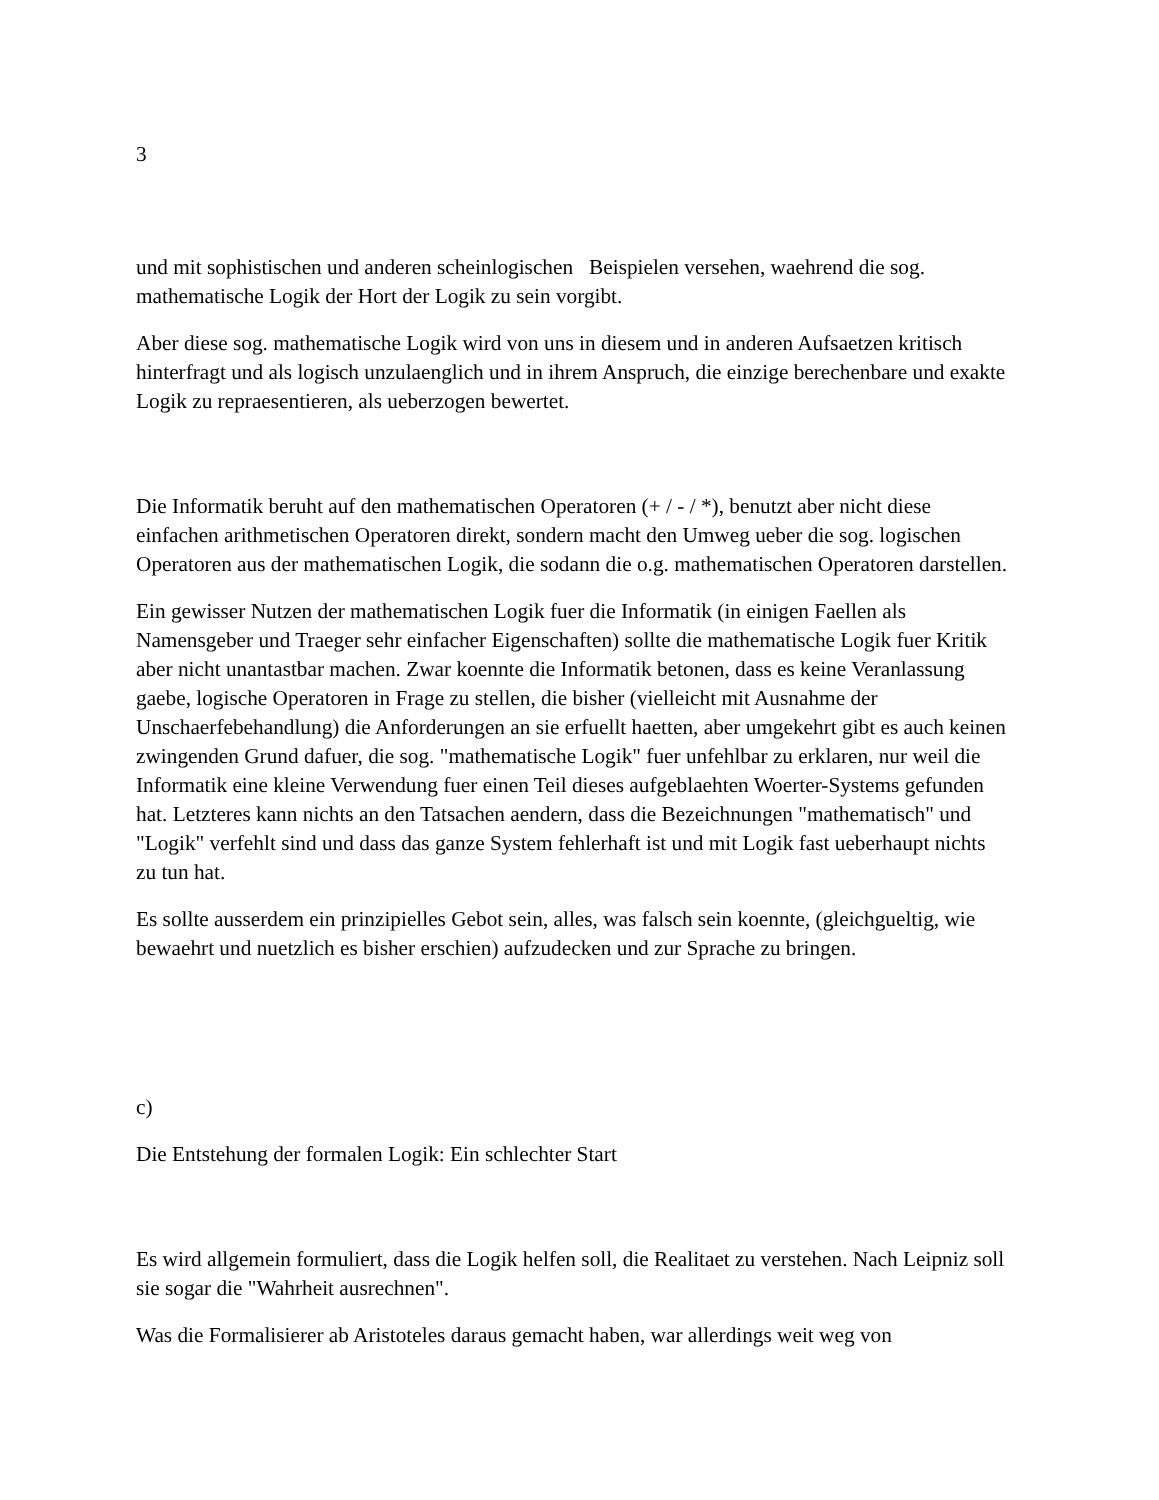3
und mit sophistischen und anderen scheinlogischen Beispielen versehen, waehrend die sog. mathematische Logik der Hort der Logik zu sein vorgibt.
Aber diese sog. mathematische Logik wird von uns in diesem und in anderen Aufsaetzen kritisch hinterfragt und als logisch unzulaenglich und in ihrem Anspruch, die einzige berechenbare und exakte Logik zu repraesentieren, als ueberzogen bewertet.
Die Informatik beruht auf den mathematischen Operatoren (+ / - / *), benutzt aber nicht diese einfachen arithmetischen Operatoren direkt, sondern macht den Umweg ueber die sog. logischen Operatoren aus der mathematischen Logik, die sodann die o.g. mathematischen Operatoren darstellen.
Ein gewisser Nutzen der mathematischen Logik fuer die Informatik (in einigen Faellen als Namensgeber und Traeger sehr einfacher Eigenschaften) sollte die mathematische Logik fuer Kritik aber nicht unantastbar machen. Zwar koennte die Informatik betonen, dass es keine Veranlassung gaebe, logische Operatoren in Frage zu stellen, die bisher (vielleicht mit Ausnahme der Unschaerfebehandlung) die Anforderungen an sie erfuellt haetten, aber umgekehrt gibt es auch keinen zwingenden Grund dafuer, die sog. "mathematische Logik" fuer unfehlbar zu erklaren, nur weil die Informatik eine kleine Verwendung fuer einen Teil dieses aufgeblaehten Woerter-Systems gefunden hat. Letzteres kann nichts an den Tatsachen aendern, dass die Bezeichnungen "mathematisch" und "Logik" verfehlt sind und dass das ganze System fehlerhaft ist und mit Logik fast ueberhaupt nichts zu tun hat.
Es sollte ausserdem ein prinzipielles Gebot sein, alles, was falsch sein koennte, (gleichgueltig, wie bewaehrt und nuetzlich es bisher erschien) aufzudecken und zur Sprache zu bringen.
c)
Die Entstehung der formalen Logik: Ein schlechter Start
Es wird allgemein formuliert, dass die Logik helfen soll, die Realitaet zu verstehen. Nach Leipniz soll sie sogar die "Wahrheit ausrechnen".
Was die Formalisierer ab Aristoteles daraus gemacht haben, war allerdings weit weg von